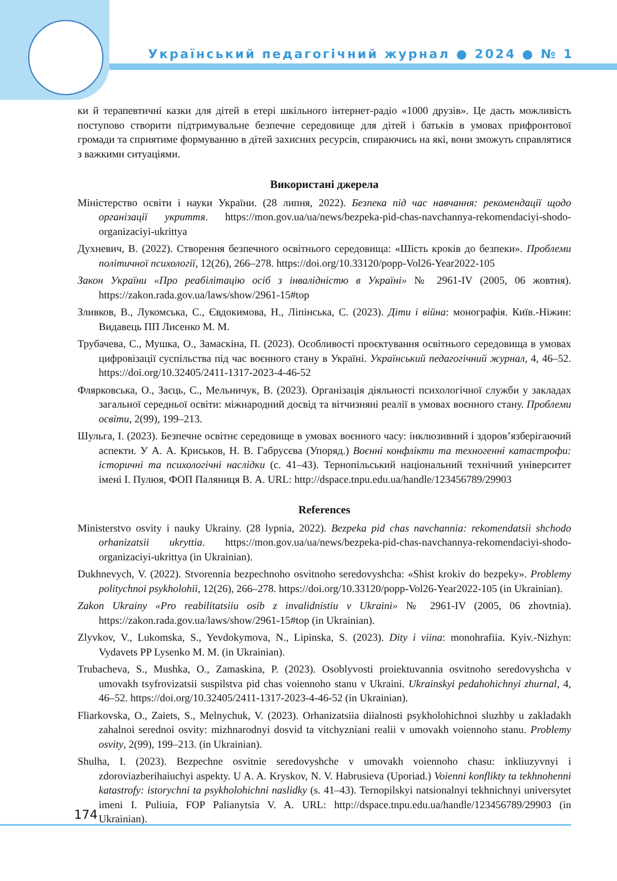Український педагогічний журнал ● 2024 ● № 1
ки й терапевтичні казки для дітей в етері шкільного інтернет-радіо «1000 друзів». Це дасть можливість поступово створити підтримувальне безпечне середовище для дітей і батьків в умовах прифронтової громади та сприятиме формуванню в дітей захисних ресурсів, спираючись на які, вони зможуть справлятися з важкими ситуаціями.
Використані джерела
Міністерство освіти і науки України. (28 липня, 2022). Безпека під час навчання: рекомендації щодо організації укриття. https://mon.gov.ua/ua/news/bezpeka-pid-chas-navchannya-rekomendaciyi-shodo-organizaciyi-ukrittya
Духневич, В. (2022). Створення безпечного освітнього середовища: «Шість кроків до безпеки». Проблеми політичної психології, 12(26), 266–278. https://doi.org/10.33120/popp-Vol26-Year2022-105
Закон України «Про реабілітацію осіб з інвалідністю в Україні» № 2961-IV (2005, 06 жовтня). https://zakon.rada.gov.ua/laws/show/2961-15#top
Зливков, В., Лукомська, С., Євдокимова, Н., Ліпінська, С. (2023). Діти і війна: монографія. Київ.-Ніжин: Видавець ПП Лисенко М. М.
Трубачева, С., Мушка, О., Замаскіна, П. (2023). Особливості проєктування освітнього середовища в умовах цифровізації суспільства під час воєнного стану в Україні. Український педагогічний журнал, 4, 46–52. https://doi.org/10.32405/2411-1317-2023-4-46-52
Флярковська, О., Заєць, С., Мельничук, В. (2023). Організація діяльності психологічної служби у закладах загальної середньої освіти: міжнародний досвід та вітчизняні реалії в умовах воєнного стану. Проблеми освіти, 2(99), 199–213.
Шульга, І. (2023). Безпечне освітнє середовище в умовах воєнного часу: інклюзивний і здоров’язберігаючий аспекти. У А. А. Криськов, Н. В. Габрусєва (Упоряд.) Воєнні конфлікти та техногенні катастрофи: історичні та психологічні наслідки (с. 41–43). Тернопільський національний технічний університет імені І. Пулюя, ФОП Паляниця В. А. URL: http://dspace.tnpu.edu.ua/handle/123456789/29903
References
Ministerstvo osvity i nauky Ukrainy. (28 lypnia, 2022). Bezpeka pid chas navchannia: rekomendatsii shchodo orhanizatsii ukryttia. https://mon.gov.ua/ua/news/bezpeka-pid-chas-navchannya-rekomendaciyi-shodo-organizaciyi-ukrittya (in Ukrainian).
Dukhnevych, V. (2022). Stvorennia bezpechnoho osvitnoho seredovyshcha: «Shist krokiv do bezpeky». Problemy politychnoi psykholohii, 12(26), 266–278. https://doi.org/10.33120/popp-Vol26-Year2022-105 (in Ukrainian).
Zakon Ukrainy «Pro reabilitatsiiu osib z invalidnistiu v Ukraini» № 2961-IV (2005, 06 zhovtnia). https://zakon.rada.gov.ua/laws/show/2961-15#top (in Ukrainian).
Zlyvkov, V., Lukomska, S., Yevdokymova, N., Lipinska, S. (2023). Dity i viina: monohrafiia. Kyiv.-Nizhyn: Vydavets PP Lysenko M. M. (in Ukrainian).
Trubacheva, S., Mushka, O., Zamaskina, P. (2023). Osoblyvosti proiektuvannia osvitnoho seredovyshcha v umovakh tsyfrovizatsii suspilstva pid chas voiennoho stanu v Ukraini. Ukrainskyi pedahohichnyi zhurnal, 4, 46–52. https://doi.org/10.32405/2411-1317-2023-4-46-52 (in Ukrainian).
Fliarkovska, O., Zaiets, S., Melnychuk, V. (2023). Orhanizatsiia diialnosti psykholohichnoi sluzhby u zakladakh zahalnoi serednoi osvity: mizhnarodnyi dosvid ta vitchyzniani realii v umovakh voiennoho stanu. Problemy osvity, 2(99), 199–213. (in Ukrainian).
Shulha, I. (2023). Bezpechne osvitnie seredovyshche v umovakh voiennoho chasu: inkliuzyvnyi i zdoroviazberihaiuchyi aspekty. U A. A. Kryskov, N. V. Habrusieva (Uporiad.) Voienni konflikty ta tekhnohenni katastrofy: istorychni ta psykholohichni naslidky (s. 41–43). Ternopilskyi natsionalnyi tekhnichnyi universytet imeni I. Puliuia, FOP Palianytsia V. A. URL: http://dspace.tnpu.edu.ua/handle/123456789/29903 (in Ukrainian).
174